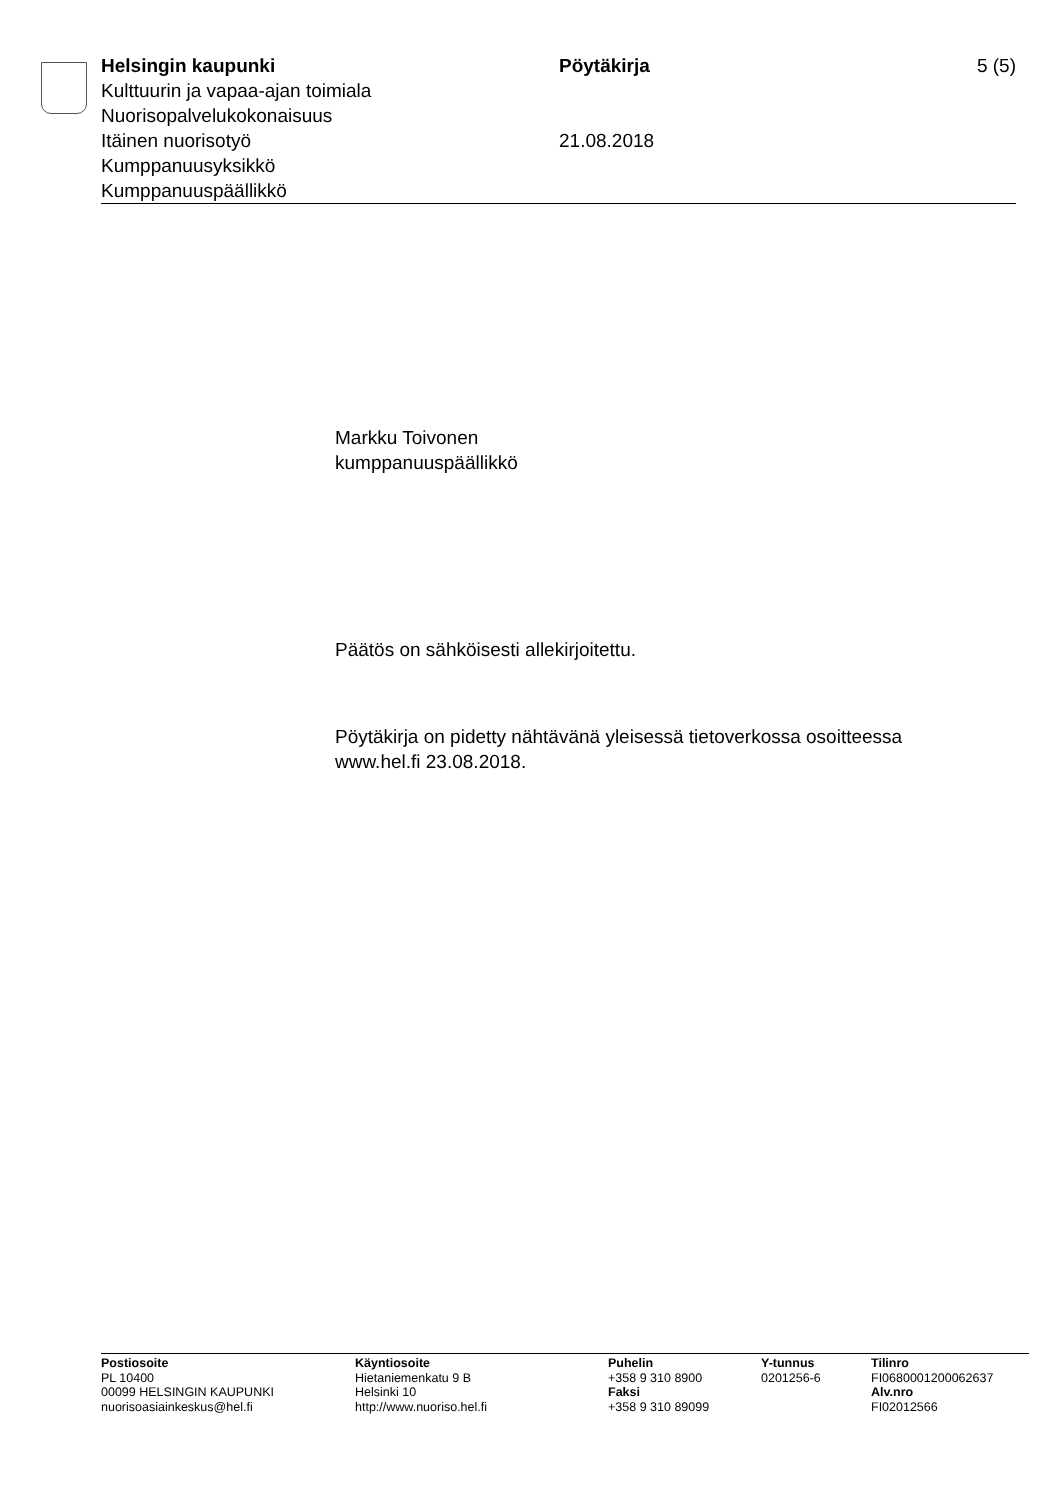Helsingin kaupunki Pöytäkirja 5 (5)
Kulttuurin ja vapaa-ajan toimiala
Nuorisopalvelukokonaisuus
Itäinen nuorisotyö 21.08.2018
Kumppanuusyksikkö
Kumppanuuspäällikkö
Markku Toivonen
kumppanuuspäällikkö
Päätös on sähköisesti allekirjoitettu.
Pöytäkirja on pidetty nähtävänä yleisessä tietoverkossa osoitteessa www.hel.fi 23.08.2018.
Postiosoite
PL 10400
00099 HELSINGIN KAUPUNKI
nuorisoasiainkeskus@hel.fi
Käyntiosoite
Hietaniemenkatu 9 B
Helsinki 10
http://www.nuoriso.hel.fi
Puhelin
+358 9 310 8900
Faksi
+358 9 310 89099
Y-tunnus
0201256-6
Tilinro
FI0680001200062637
Alv.nro
FI02012566